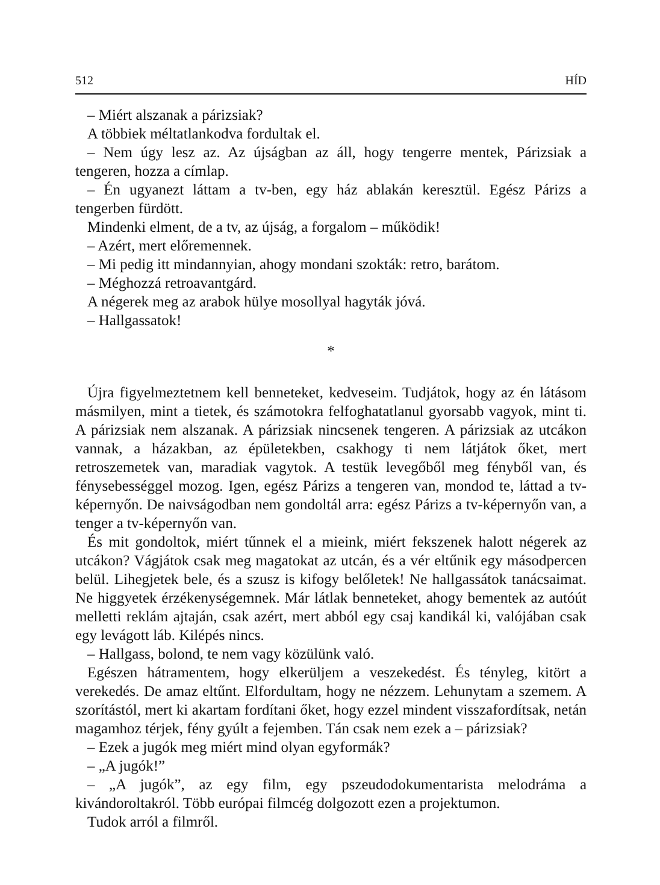512 HÍD
– Miért alszanak a párizsiak?
A többiek méltatlankodva fordultak el.
– Nem úgy lesz az. Az újságban az áll, hogy tengerre mentek, Párizsiak a tengeren, hozza a címlap.
– Én ugyanezt láttam a tv-ben, egy ház ablakán keresztül. Egész Párizs a tengerben fürdött.
Mindenki elment, de a tv, az újság, a forgalom – működik!
– Azért, mert előremennek.
– Mi pedig itt mindannyian, ahogy mondani szokták: retro, barátom.
– Méghozzá retroavantgárd.
A négerek meg az arabok hülye mosollyal hagyták jóvá.
– Hallgassatok!
*
Újra figyelmeztetnem kell benneteket, kedveseim. Tudjátok, hogy az én látásom másmilyen, mint a tietek, és számotokra felfoghatatlanul gyorsabb vagyok, mint ti. A párizsiak nem alszanak. A párizsiak nincsenek tengeren. A párizsiak az utcákon vannak, a házakban, az épületekben, csakhogy ti nem látjátok őket, mert retroszemetek van, maradiak vagytok. A testük levegőből meg fényből van, és fénysebességgel mozog. Igen, egész Párizs a tengeren van, mondod te, láttad a tv-képernyőn. De naivságodban nem gondoltál arra: egész Párizs a tv-képernyőn van, a tenger a tv-képernyőn van.
És mit gondoltok, miért tűnnek el a mieink, miért fekszenek halott négerek az utcákon? Vágjátok csak meg magatokat az utcán, és a vér eltűnik egy másodpercen belül. Lihegjetek bele, és a szusz is kifogy belőletek! Ne hallgassátok tanácsaimat. Ne higgyetek érzékenységemnek. Már látlak benneteket, ahogy bementek az autóút melletti reklám ajtaján, csak azért, mert abból egy csaj kandikál ki, valójában csak egy levágott láb. Kilépés nincs.
– Hallgass, bolond, te nem vagy közülünk való.
Egészen hátramentem, hogy elkerüljem a veszekedést. És tényleg, kitört a verekedés. De amaz eltűnt. Elfordultam, hogy ne nézzem. Lehunytam a szemem. A szorítástól, mert ki akartam fordítani őket, hogy ezzel mindent visszafordítsak, netán magamhoz térjek, fény gyúlt a fejemben. Tán csak nem ezek a – párizsiak?
– Ezek a jugók meg miért mind olyan egyformák?
– „A jugók!”
– „A jugók”, az egy film, egy pszeudodokumentarista melodráma a kivándoroltakról. Több európai filmcég dolgozott ezen a projektumon.
Tudok arról a filmről.